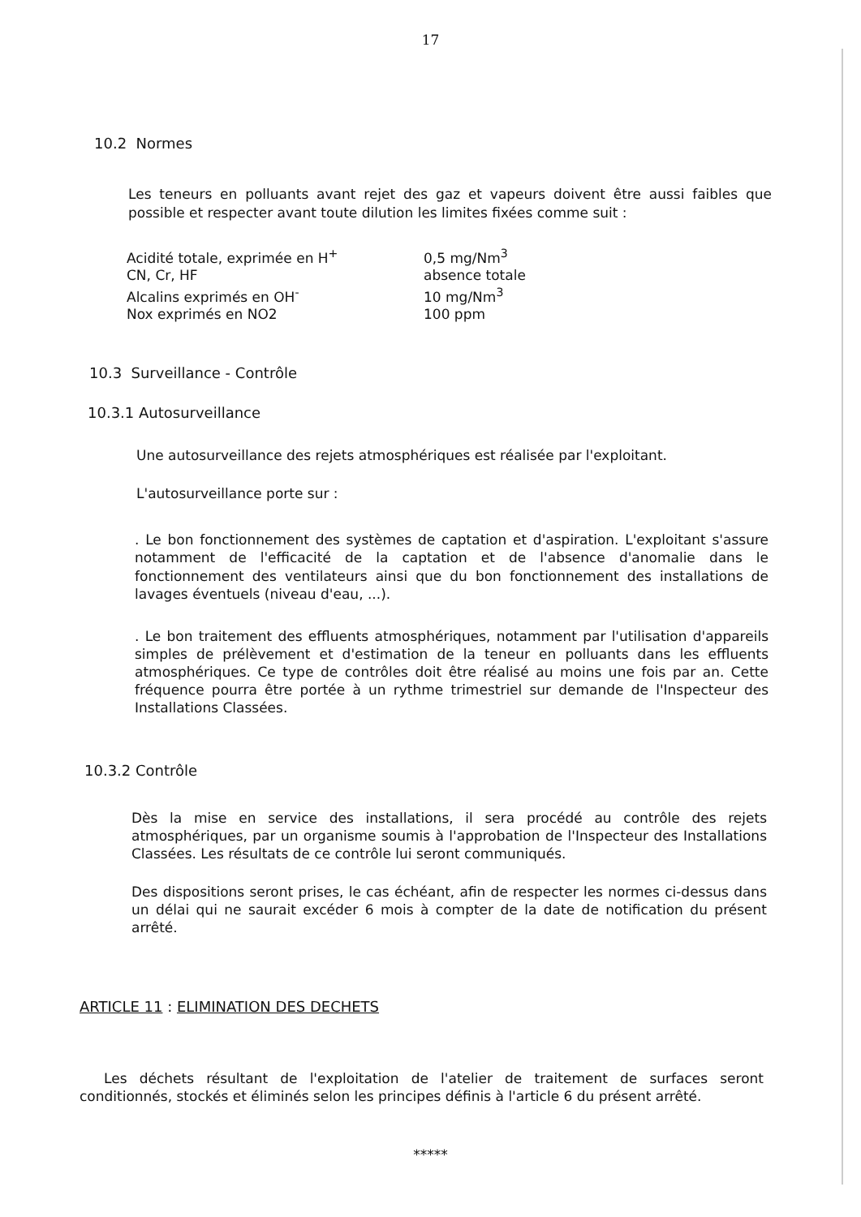17
10.2 Normes
Les teneurs en polluants avant rejet des gaz et vapeurs doivent être aussi faibles que possible et respecter avant toute dilution les limites fixées comme suit :
| Acidité totale, exprimée en H<sup>+</sup> | 0,5 mg/Nm<sup>3</sup> |
| CN, Cr, HF | absence totale |
| Alcalins exprimés en OH<sup>-</sup> | 10 mg/Nm<sup>3</sup> |
| Nox exprimés en NO2 | 100 ppm |
10.3 Surveillance - Contrôle
10.3.1 Autosurveillance
Une autosurveillance des rejets atmosphériques est réalisée par l'exploitant.
L'autosurveillance porte sur :
. Le bon fonctionnement des systèmes de captation et d'aspiration. L'exploitant s'assure notamment de l'efficacité de la captation et de l'absence d'anomalie dans le fonctionnement des ventilateurs ainsi que du bon fonctionnement des installations de lavages éventuels (niveau d'eau, ...).
. Le bon traitement des effluents atmosphériques, notamment par l'utilisation d'appareils simples de prélèvement et d'estimation de la teneur en polluants dans les effluents atmosphériques. Ce type de contrôles doit être réalisé au moins une fois par an. Cette fréquence pourra être portée à un rythme trimestriel sur demande de l'Inspecteur des Installations Classées.
10.3.2 Contrôle
Dès la mise en service des installations, il sera procédé au contrôle des rejets atmosphériques, par un organisme soumis à l'approbation de l'Inspecteur des Installations Classées. Les résultats de ce contrôle lui seront communiqués.
Des dispositions seront prises, le cas échéant, afin de respecter les normes ci-dessus dans un délai qui ne saurait excéder 6 mois à compter de la date de notification du présent arrêté.
ARTICLE 11 : ELIMINATION DES DECHETS
Les déchets résultant de l'exploitation de l'atelier de traitement de surfaces seront conditionnés, stockés et éliminés selon les principes définis à l'article 6 du présent arrêté.
*****